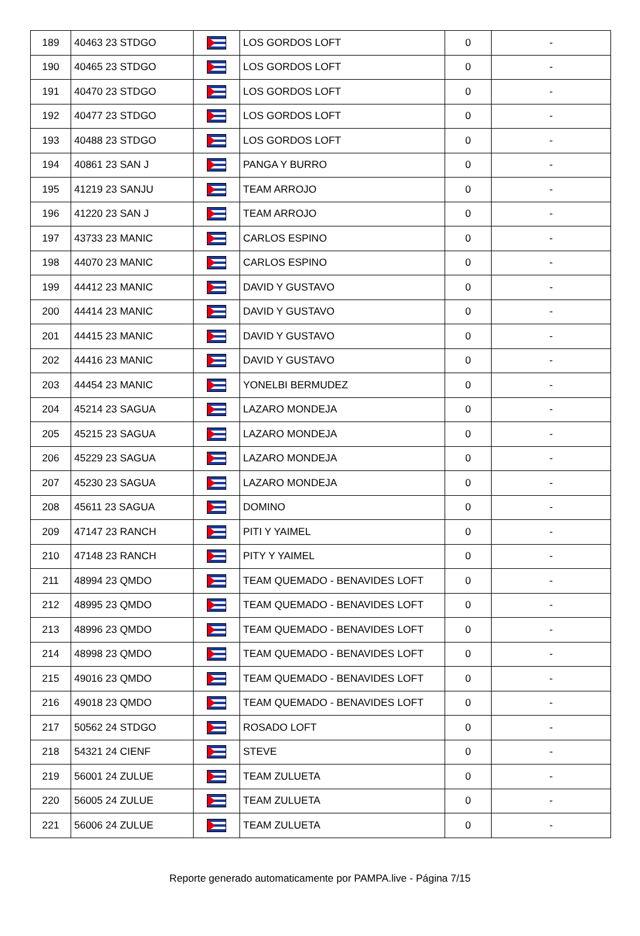| 189 | 40463 23 STDGO | | LOS GORDOS LOFT | 0 | - |
| 190 | 40465 23 STDGO | | LOS GORDOS LOFT | 0 | - |
| 191 | 40470 23 STDGO | | LOS GORDOS LOFT | 0 | - |
| 192 | 40477 23 STDGO | | LOS GORDOS LOFT | 0 | - |
| 193 | 40488 23 STDGO | | LOS GORDOS LOFT | 0 | - |
| 194 | 40861 23 SAN J | | PANGA Y BURRO | 0 | - |
| 195 | 41219 23 SANJU | | TEAM ARROJO | 0 | - |
| 196 | 41220 23 SAN J | | TEAM ARROJO | 0 | - |
| 197 | 43733 23 MANIC | | CARLOS ESPINO | 0 | - |
| 198 | 44070 23 MANIC | | CARLOS ESPINO | 0 | - |
| 199 | 44412 23 MANIC | | DAVID Y GUSTAVO | 0 | - |
| 200 | 44414 23 MANIC | | DAVID Y GUSTAVO | 0 | - |
| 201 | 44415 23 MANIC | | DAVID Y GUSTAVO | 0 | - |
| 202 | 44416 23 MANIC | | DAVID Y GUSTAVO | 0 | - |
| 203 | 44454 23 MANIC | | YONELBI BERMUDEZ | 0 | - |
| 204 | 45214 23 SAGUA | | LAZARO MONDEJA | 0 | - |
| 205 | 45215 23 SAGUA | | LAZARO MONDEJA | 0 | - |
| 206 | 45229 23 SAGUA | | LAZARO MONDEJA | 0 | - |
| 207 | 45230 23 SAGUA | | LAZARO MONDEJA | 0 | - |
| 208 | 45611 23 SAGUA | | DOMINO | 0 | - |
| 209 | 47147 23 RANCH | | PITI Y YAIMEL | 0 | - |
| 210 | 47148 23 RANCH | | PITY Y YAIMEL | 0 | - |
| 211 | 48994 23 QMDO | | TEAM QUEMADO - BENAVIDES LOFT | 0 | - |
| 212 | 48995 23 QMDO | | TEAM QUEMADO - BENAVIDES LOFT | 0 | - |
| 213 | 48996 23 QMDO | | TEAM QUEMADO - BENAVIDES LOFT | 0 | - |
| 214 | 48998 23 QMDO | | TEAM QUEMADO - BENAVIDES LOFT | 0 | - |
| 215 | 49016 23 QMDO | | TEAM QUEMADO - BENAVIDES LOFT | 0 | - |
| 216 | 49018 23 QMDO | | TEAM QUEMADO - BENAVIDES LOFT | 0 | - |
| 217 | 50562 24 STDGO | | ROSADO LOFT | 0 | - |
| 218 | 54321 24 CIENF | | STEVE | 0 | - |
| 219 | 56001 24 ZULUE | | TEAM ZULUETA | 0 | - |
| 220 | 56005 24 ZULUE | | TEAM ZULUETA | 0 | - |
| 221 | 56006 24 ZULUE | | TEAM ZULUETA | 0 | - |
Reporte generado automaticamente por PAMPA.live - Página 7/15